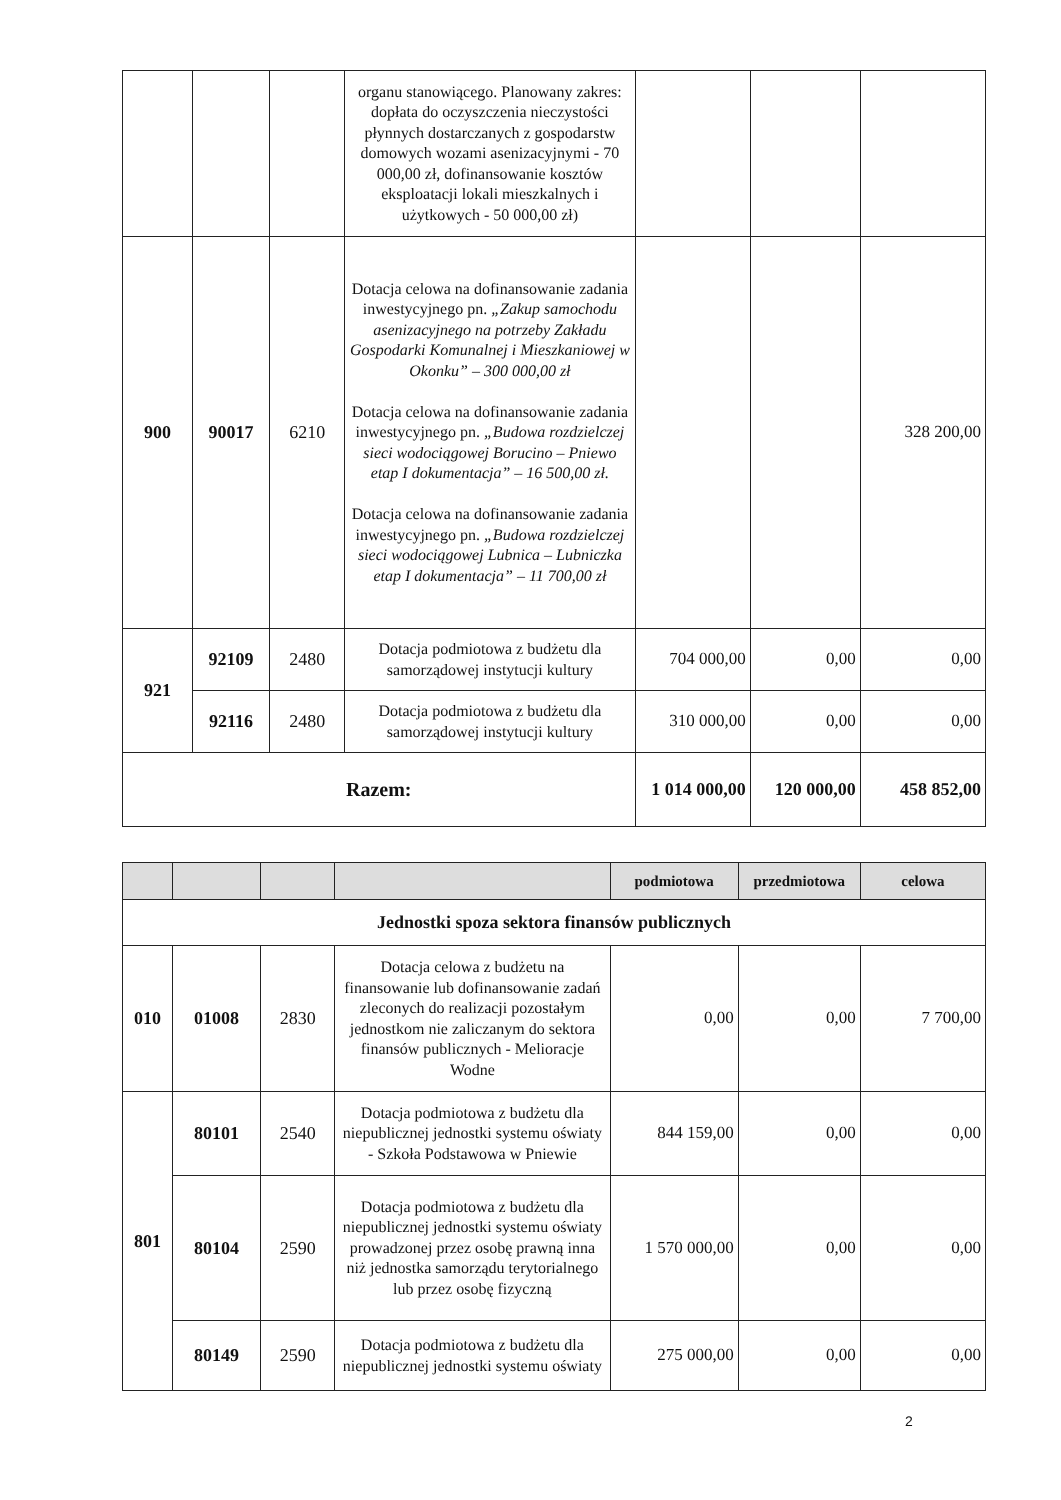| | | | organu stanowiącego. Planowany zakres: dopłata do oczyszczenia nieczystości płynnych dostarczanych z gospodarstw domowych wozami asenizacyjnymi - 70 000,00 zł, dofinansowanie kosztów eksploatacji lokali mieszkalnych i użytkowych - 50 000,00 zł) | | | |
| 900 | 90017 | 6210 | Dotacja celowa na dofinansowanie zadania inwestycyjnego pn. „Zakup samochodu asenizacyjnego na potrzeby Zakładu Gospodarki Komunalnej i Mieszkaniowej w Okonku” – 300 000,00 zł Dotacja celowa na dofinansowanie zadania inwestycyjnego pn. „Budowa rozdzielczej sieci wodociągowej Borucino – Pniewo etap I dokumentacja” – 16 500,00 zł. Dotacja celowa na dofinansowanie zadania inwestycyjnego pn. „Budowa rozdzielczej sieci wodociągowej Lubnica – Lubniczka etap I dokumentacja” – 11 700,00 zł | | | 328 200,00 |
| 921 | 92109 | 2480 | Dotacja podmiotowa z budżetu dla samorządowej instytucji kultury | 704 000,00 | 0,00 | 0,00 |
| | 92116 | 2480 | Dotacja podmiotowa z budżetu dla samorządowej instytucji kultury | 310 000,00 | 0,00 | 0,00 |
| Razem: | | | | 1 014 000,00 | 120 000,00 | 458 852,00 |
| | | | | podmiotowa | przedmiotowa | celowa |
| --- | --- | --- | --- | --- | --- | --- |
| Jednostki spoza sektora finansów publicznych | | | | | | |
| 010 | 01008 | 2830 | Dotacja celowa z budżetu na finansowanie lub dofinansowanie zadań zleconych do realizacji pozostałym jednostkom nie zaliczanym do sektora finansów publicznych - Melioracje Wodne | 0,00 | 0,00 | 7 700,00 |
| 801 | 80101 | 2540 | Dotacja podmiotowa z budżetu dla niepublicznej jednostki systemu oświaty - Szkoła Podstawowa w Pniewie | 844 159,00 | 0,00 | 0,00 |
| | 80104 | 2590 | Dotacja podmiotowa z budżetu dla niepublicznej jednostki systemu oświaty prowadzonej przez osobę prawną inna niż jednostka samorządu terytorialnego lub przez osobę fizyczną | 1 570 000,00 | 0,00 | 0,00 |
| | 80149 | 2590 | Dotacja podmiotowa z budżetu dla niepublicznej jednostki systemu oświaty | 275 000,00 | 0,00 | 0,00 |
2